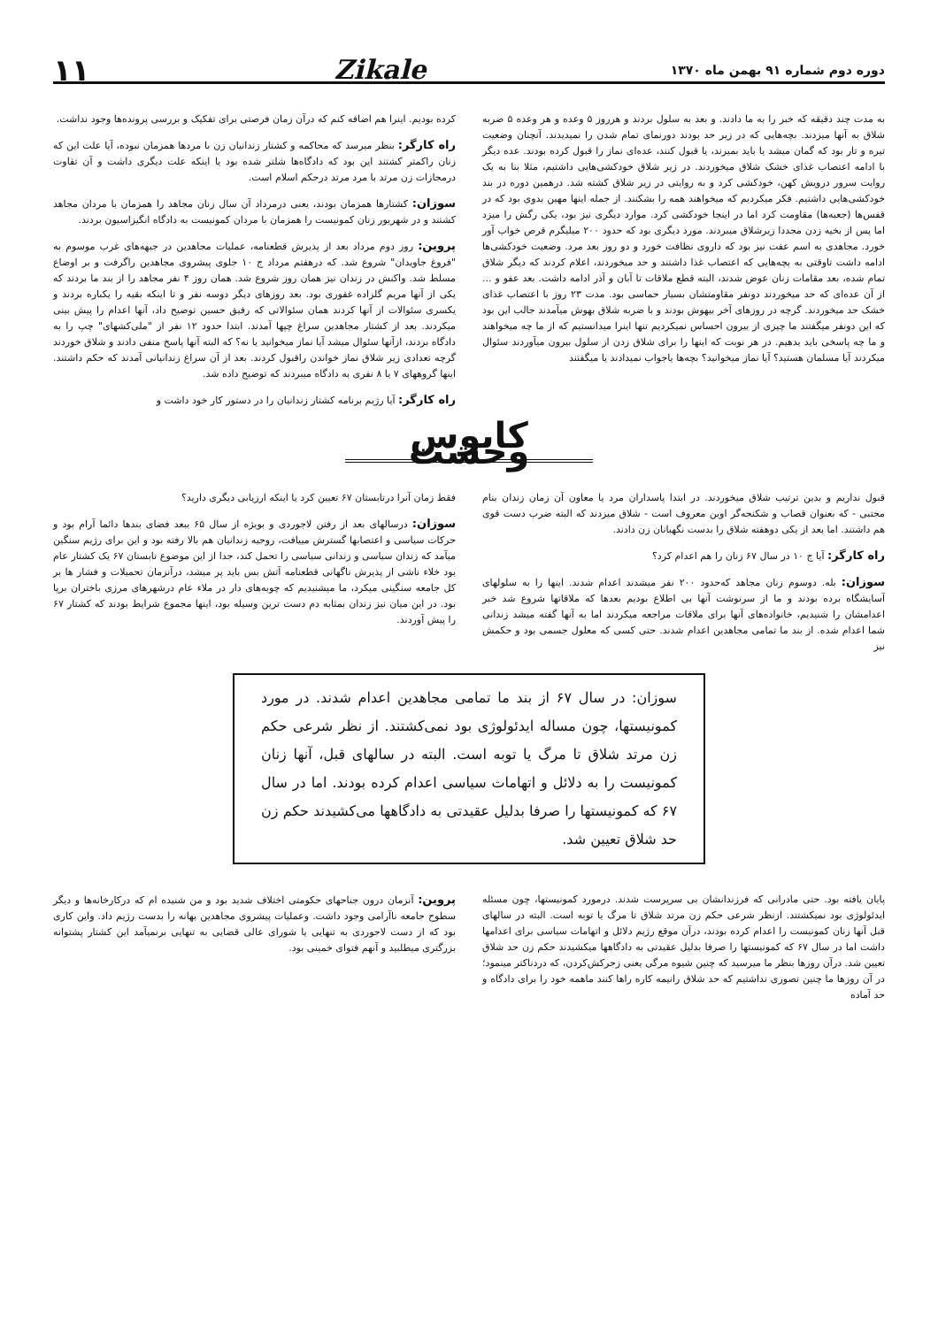دوره دوم شماره ۹۱ بهمن ماه ۱۳۷۰ Zikale ۱۱
به مدت چند دقیقه که خبر را به ما دادند. و بعد به سلول بردند و هرروز ۵ وعده و هر وعده ۵ ضربه شلاق به آنها میزدند. بچه‌هایی که در زیر حد بودند دورنمای تمام شدن را نمیدیدند. آنچنان وضعیت تیره و تار بود که گمان میشد یا باید بمیرند، یا قبول کنند، عده‌ای نماز را قبول کرده بودند. عده دیگر با ادامه اعتصاب غذای خشک شلاق میخوردند. در زیر شلاق خودکشی‌هایی داشتیم، مثلا بنا به یک روایت سرور درویش کهن، خودکشی کرد و به روایتی در زیر شلاق کشته شد. درهمین دوره در بند خودکشی‌هایی داشتیم. فکر میکردیم که میخواهند همه را بشکنند. از جمله اینها مهین بدوی بود که در قفس‌ها (جعبه‌ها) مقاومت کرد اما در اینجا خودکشی کرد. موارد دیگری نیز بود، یکی رگش را میزد اما پس از بخیه زدن مجددا زیرشلاق میبردند. مورد دیگری بود که حدود ۲۰۰ میلیگرم قرص خواب آور خورد. مجاهدی به اسم عفت نیز بود که داروی نظافت خورد و دو روز بعد مرد. وضعیت خودکشی‌ها ادامه داشت تاوقتی به بچه‌هایی که اعتصاب غذا داشتند و حد میخوردند، اعلام کردند که دیگر شلاق تمام شده، بعد مقامات زنان عوض شدند، البته قطع ملاقات تا آبان و آذر ادامه داشت. بعد عفو و ... از آن عده‌ای که حد میخوردند دونفر مقاومتشان بسیار حماسی بود. مدت ۲۳ روز با اعتصاب غذای خشک حد میخوردند. گرچه در روزهای آخر بیهوش بودند و با ضربه شلاق بهوش میآمدند جالب این بود که این دونفر میگفتند ما چیزی از بیرون احساس نمیکردیم تنها اینرا میدانستیم که از ما چه میخواهند و ما چه پاسخی باید بدهیم. در هر نوبت که اینها را برای شلاق زدن از سلول بیرون میآوردند سئوال میکردند آیا مسلمان هستید؟ آیا نماز میخوانید؟ بچه‌ها یاجواب نمیدادند یا میگفتند
کرده بودیم. اینرا هم اضافه کنم که درآن زمان فرصتی برای تفکیک و بررسی پرونده‌ها وجود نداشت.
راه کارگر: بنظر میرسد که محاکمه و کشتار زندانیان زن با مردها همزمان نبوده، آیا علت این که زنان راکمتر کشتند این بود که دادگاه‌ها شلتر شده بود یا اینکه علت دیگری داشت و آن تفاوت درمجازات زن مرتد با مرد مرتد درحکم اسلام است.
سوزان: کشتارها همزمان بودند، یعنی درمرداد آن سال زنان مجاهد را همزمان با مردان مجاهد کشتند و در شهریور زنان کمونیست را همزمان با مردان کمونیست به دادگاه انگیزاسیون بردند.
پروین: روز دوم مرداد بعد از پذیرش قطعنامه، عملیات مجاهدین در جبهه‌های غرب موسوم به "فروغ جاویدان" شروع شد. که درهفتم مرداد ج ۱۰ جلوی پیشروی مجاهدین راگرفت و بر اوضاع مسلط شد. واکنش در زندان نیز همان روز شروع شد. همان روز ۴ نفر مجاهد را از بند ما بردند که یکی از آنها مریم گلزاده غفوری بود. بعد روزهای دیگر دوسه نفر و تا اینکه بقیه را یکباره بردند و یکسری سئوالات از آنها کردند همان سئوالاتی که رفیق حسین توضیح داد، آنها اعدام را پیش بینی میکردند. بعد از کشتار مجاهدین سراغ چپها آمدند. ابتدا حدود ۱۲ نفر از "ملی‌کشهای" چپ را به دادگاه بردند، ازآنها سئوال میشد آیا نماز میخوانید یا نه؟ که البته آنها پاسخ منفی دادند و شلاق خوردند گرچه تعدادی زیر شلاق نماز خواندن راقبول کردند. بعد از آن سراغ زندانیانی آمدند که حکم داشتند. اینها گروههای ۷ یا ۸ نفری به دادگاه میبردند که توضیح داده شد.
راه کارگر: آیا رژیم برنامه کشتار زندانیان را در دستور کار خود داشت و
کابوس وحشت
قبول نداریم و بدین ترتیب شلاق میخوردند. در ابتدا پاسداران مرد یا معاون آن زمان زندان بنام مجتبی - که بعنوان قصاب و شکنجه‌گر اوین معروف است - شلاق میزدند که البته ضرب دست قوی هم داشتند. اما بعد از یکی دوهفته شلاق را بدست نگهبانان زن دادند.
راه کارگر: آیا ج ۱۰ در سال ۶۷ زنان را هم اعدام کرد؟
سوزان: بله. دوسوم زنان مجاهد که‌حدود ۲۰۰ نفر میشدند اعدام شدند. اینها را به سلولهای آسایشگاه برده بودند و ما از سرنوشت آنها بی اطلاع بودیم بعدها که ملاقاتها شروع شد خبر اعدامشان را شنیدیم، خانواده‌های آنها برای ملاقات مراجعه میکردند اما به آنها گفته میشد زندانی شما اعدام شده. از بند ما تمامی مجاهدین اعدام شدند. حتی کسی که معلول جسمی بود و حکمش نیز
فقط زمان آنرا درتابستان ۶۷ تعیین کرد یا اینکه ارزیابی دیگری دارید؟
سوزان: درسالهای بعد از رفتن لاجوردی و بویژه از سال ۶۵ ببعد فضای بندها دائما آرام بود و حرکات سیاسی و اعتصابها گسترش مییافت، روحیه زندانیان هم بالا رفته بود و این برای رژیم سنگین میآمد که زندان سیاسی و زندانی سیاسی را تحمل کند، جدا از این موضوع تابستان ۶۷ یک کشتار عام بود خلاء ناشی از پذیرش ناگهانی قطعنامه آتش بس باید پر میشد، درآنزمان تحمیلات و فشار ها بر کل جامعه سنگینی میکرد، ما میشنیدیم که چوبه‌های دار در ملاء عام درشهرهای مرزی باختران برپا بود. در این میان نیز زندان بمثابه دم دست ترین وسیله بود، اینها مجموع شرایط بودند که کشتار ۶۷ را پیش آوردند.
سوزان: در سال ۶۷ از بند ما تمامی مجاهدین اعدام شدند. در مورد کمونیستها، چون مساله ایدئولوژی بود نمی‌کشتند. از نظر شرعی حکم زن مرتد شلاق تا مرگ یا توبه است. البته در سالهای قبل، آنها زنان کمونیست را به دلائل و اتهامات سیاسی اعدام کرده بودند. اما در سال ۶۷ که کمونیستها را صرفا بدلیل عقیدتی به دادگاهها می‌کشیدند حکم زن حد شلاق تعیین شد.
پایان یافته بود. حتی مادرانی که فرزندانشان بی سرپرست شدند. درمورد کمونیستها، چون مسئله ایدئولوژی بود نمیکشتند. ازنظر شرعی حکم زن مرتد شلاق تا مرگ یا توبه است. البته در سالهای قبل آنها زنان کمونیست را اعدام کرده بودند، درآن موقع رژیم دلائل و اتهامات سیاسی برای اعدامها داشت اما در سال ۶۷ که کمونیستها را صرفا بدلیل عقیدتی به دادگاهها میکشیدند حکم زن حد شلاق تعیین شد. درآن روزها بنظر ما میرسید که چنین شیوه مرگی یعنی زجرکش‌کردن، که دردناکتر مینمود؛ در آن روزها ما چنین تصوری نداشتیم که حد شلاق رانیمه کاره راها کنند ماهمه خود را برای دادگاه و حد آماده
پروین: آنزمان درون جناحهای حکومتی اختلاف شدید بود و من شنیده ام که درکارخانه‌ها و دیگر سطوح جامعه ناآرامی وجود داشت. وعملیات پیشروی مجاهدین بهانه را بدست رژیم داد. واین کاری بود که از دست لاجوردی به تنهایی یا شورای عالی قضایی به تنهایی برنمیآمد این کشتار پشتوانه بزرگتری میطلبید و آنهم فتوای خمینی بود.